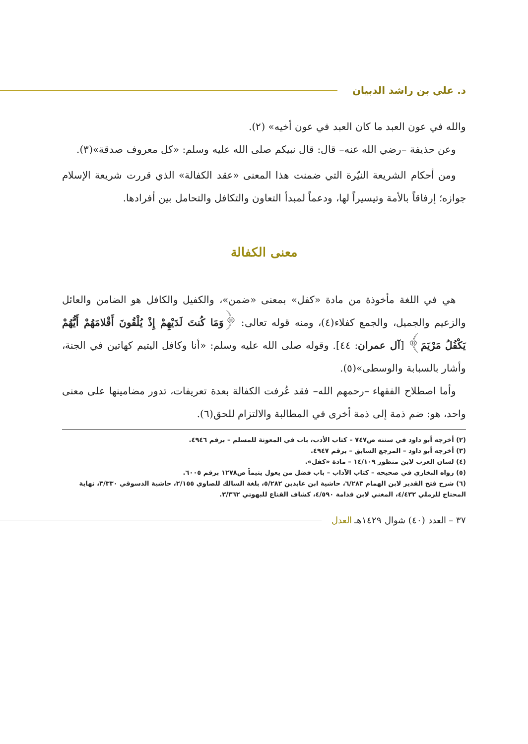د. علي بن راشد الدبيان
والله في عون العبد ما كان العبد في عون أخيه» (٢).
وعن حذيفة –رضي الله عنه– قال: قال نبيكم صلى الله عليه وسلم: «كل معروف صدقة»(٣).
ومن أحكام الشريعة النيّرة التي ضمنت هذا المعنى «عقد الكفالة» الذي قررت شريعة الإسلام جوازه؛ إرفاقاً بالأمة وتيسيراً لها، ودعماً لمبدأ التعاون والتكافل والتحامل بين أفرادها.
معنى الكفالة
هي في اللغة مأخوذة من مادة «كفل» بمعنى «ضمن»، والكفيل والكافل هو الضامن والعائل والزعيم والجميل، والجمع كفلاء(٤)، ومنه قوله تعالى: ﴿وَمَا كُنتَ لَدَيْهِمْ إِذْ يُلْقُونَ أَقْلامَهُمْ أَيُّهُمْ يَكْفُلُ مَرْيَمَ﴾ [آل عمران: ٤٤]. وقوله صلى الله عليه وسلم: «أنا وكافل اليتيم كهاتين في الجنة، وأشار بالسبابة والوسطى»(٥).
وأما اصطلاح الفقهاء –رحمهم الله– فقد عُرفت الكفالة بعدة تعريفات، تدور مضامينها على معنى واحد، هو: ضم ذمة إلى ذمة أخرى في المطالبة والالتزام للحق(٦).
(٢) أخرجه أبو داود في سننه ص٧٤٧ – كتاب الأدب، باب في المعونة للمسلم – برقم ٤٩٤٦.
(٣) أخرجه أبو داود – المرجع السابق – برقم ٤٩٤٧.
(٤) لسان العرب لابن منظور ١٤/١٠٩ – مادة «كفل».
(٥) رواه البخاري في صحيحه – كتاب الآداب – باب فضل من يعول يتيماً ص١٢٧٨ برقم ٦٠٠٥.
(٦) شرح فتح القدير لابن الهمام ٦/٢٨٣، حاشية ابن عابدين ٥/٢٨٢، بلغة السالك للصاوي ٢/١٥٥، حاشية الدسوقي ٣/٣٣٠، نهاية المحتاج للرملي ٤/٤٣٢، المغني لابن قدامة ٤/٥٩٠، كشاف القناع للبهوتي ٣/٣٦٢.
٣٧ – العدد (٤٠) شوال ١٤٢٩هـ العدل